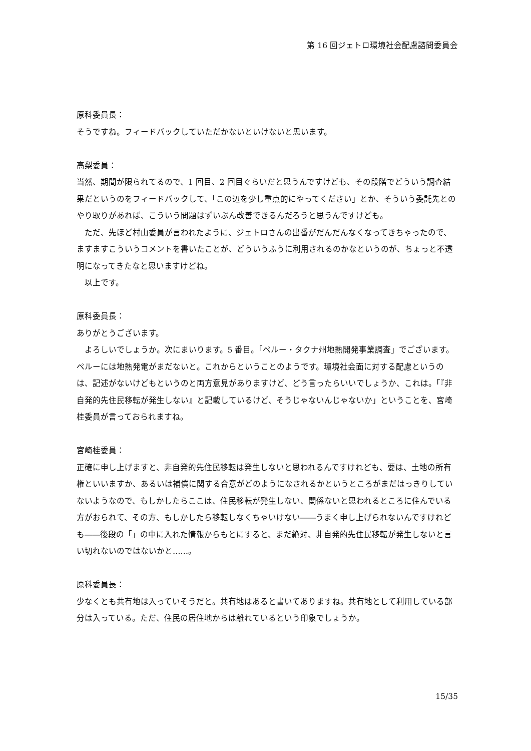第 16 回ジェトロ環境社会配慮諮問委員会
原科委員長：
そうですね。フィードバックしていただかないといけないと思います。
高梨委員：
当然、期間が限られてるので、1 回目、2 回目ぐらいだと思うんですけども、その段階でどういう調査結果だというのをフィードバックして、「この辺を少し重点的にやってください」とか、そういう委託先とのやり取りがあれば、こういう問題はずいぶん改善できるんだろうと思うんですけども。
ただ、先ほど村山委員が言われたように、ジェトロさんの出番がだんだんなくなってきちゃったので、ますますこういうコメントを書いたことが、どういうふうに利用されるのかなというのが、ちょっと不透明になってきたなと思いますけどね。
以上です。
原科委員長：
ありがとうございます。
よろしいでしょうか。次にまいります。5 番目。「ペルー・タクナ州地熱開発事業調査」でございます。ペルーには地熱発電がまだないと。これからということのようです。環境社会面に対する配慮というのは、記述がないけどもというのと両方意見がありますけど、どう言ったらいいでしょうか、これは。「『非自発的先住民移転が発生しない』と記載しているけど、そうじゃないんじゃないか」ということを、宮崎桂委員が言っておられますね。
宮崎桂委員：
正確に申し上げますと、非自発的先住民移転は発生しないと思われるんですけれども、要は、土地の所有権といいますか、あるいは補償に関する合意がどのようになされるかというところがまだはっきりしていないようなので、もしかしたらここは、住民移転が発生しない、関係ないと思われるところに住んでいる方がおられて、その方、もしかしたら移転しなくちゃいけない――うまく申し上げられないんですけれども――後段の「」の中に入れた情報からもとにすると、まだ絶対、非自発的先住民移転が発生しないと言い切れないのではないかと……。
原科委員長：
少なくとも共有地は入っていそうだと。共有地はあると書いてありますね。共有地として利用している部分は入っている。ただ、住民の居住地からは離れているという印象でしょうか。
15/35